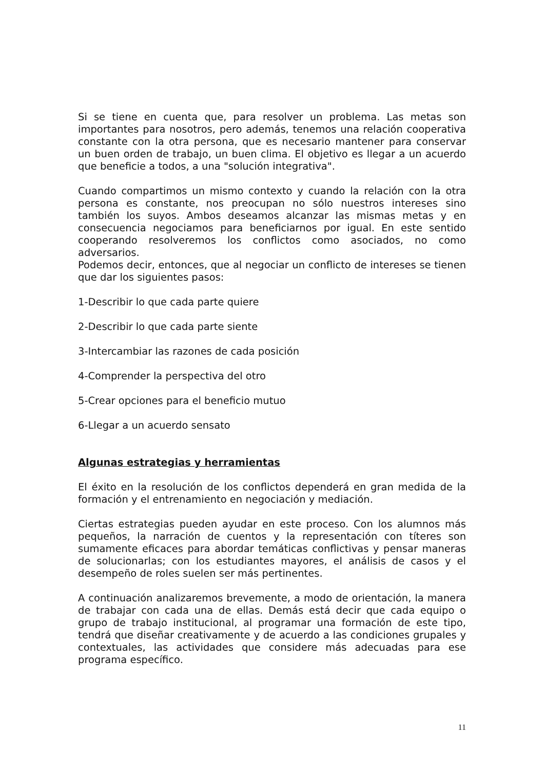Si se tiene en cuenta que, para resolver un problema. Las metas son importantes para nosotros, pero además, tenemos una relación cooperativa constante con la otra persona, que es necesario mantener para conservar un buen orden de trabajo, un buen clima. El objetivo es llegar a un acuerdo que beneficie a todos, a una "solución integrativa".
Cuando compartimos un mismo contexto y cuando la relación con la otra persona es constante, nos preocupan no sólo nuestros intereses sino también los suyos. Ambos deseamos alcanzar las mismas metas y en consecuencia negociamos para beneficiarnos por igual. En este sentido cooperando resolveremos los conflictos como asociados, no como adversarios.
Podemos decir, entonces, que al negociar un conflicto de intereses se tienen que dar los siguientes pasos:
1-Describir lo que cada parte quiere
2-Describir lo que cada parte siente
3-Intercambiar las razones de cada posición
4-Comprender la perspectiva del otro
5-Crear opciones para el beneficio mutuo
6-Llegar a un acuerdo sensato
Algunas estrategias y herramientas
El éxito en la resolución de los conflictos dependerá en gran medida de la formación y el entrenamiento en negociación y mediación.
Ciertas estrategias pueden ayudar en este proceso. Con los alumnos más pequeños, la narración de cuentos y la representación con títeres son sumamente eficaces para abordar temáticas conflictivas y pensar maneras de solucionarlas; con los estudiantes mayores, el análisis de casos y el desempeño de roles suelen ser más pertinentes.
A continuación analizaremos brevemente, a modo de orientación, la manera de trabajar con cada una de ellas. Demás está decir que cada equipo o grupo de trabajo institucional, al programar una formación de este tipo, tendrá que diseñar creativamente y de acuerdo a las condiciones grupales y contextuales, las actividades que considere más adecuadas para ese programa específico.
11